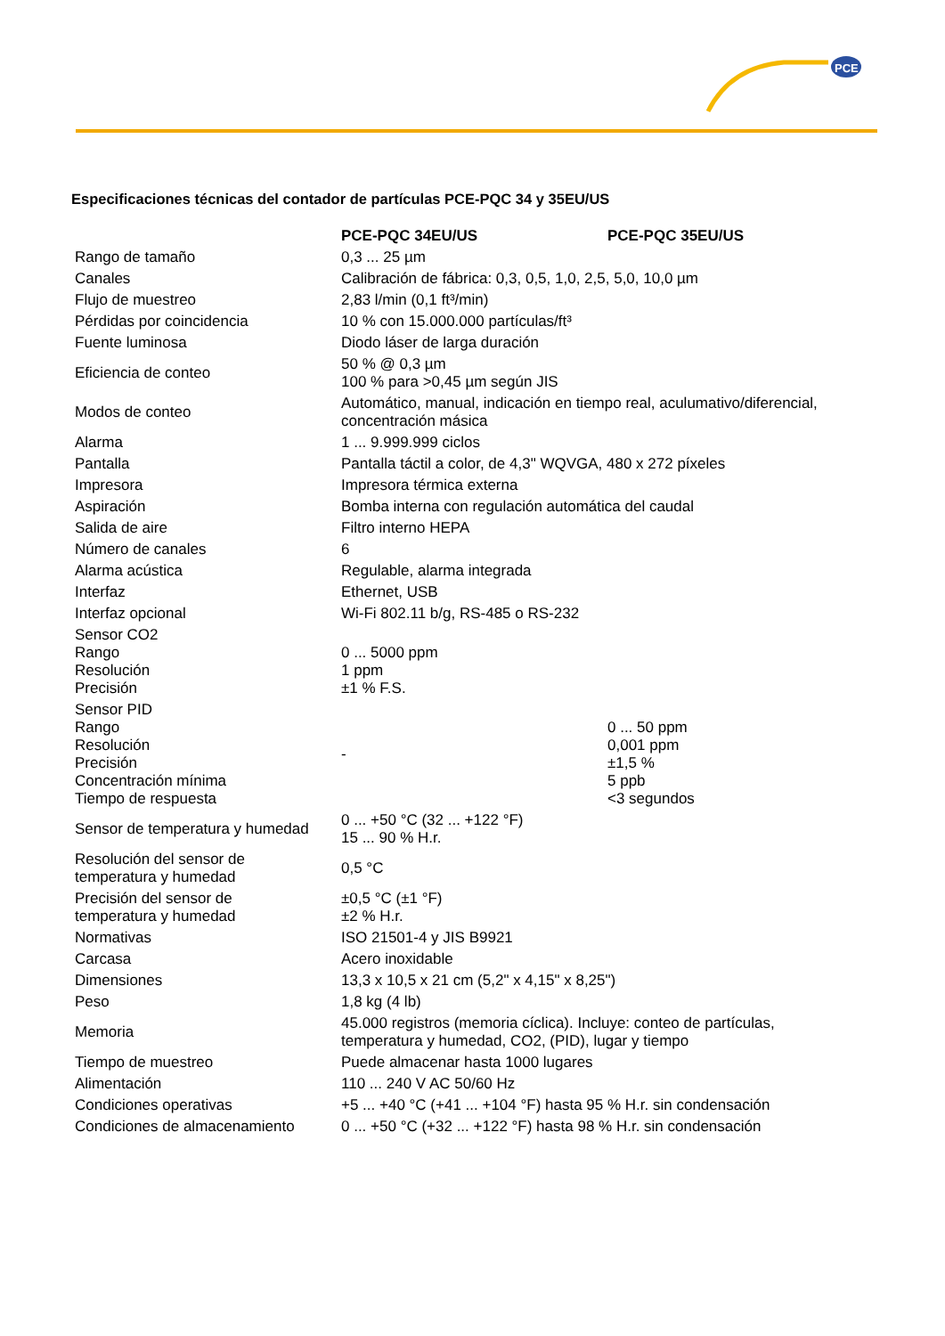PCE
Especificaciones técnicas del contador de partículas PCE-PQC 34 y 35EU/US
| | PCE-PQC 34EU/US | PCE-PQC 35EU/US |
| --- | --- | --- |
| Rango de tamaño | 0,3 ... 25 µm | |
| Canales | Calibración de fábrica: 0,3, 0,5, 1,0, 2,5, 5,0, 10,0 µm | |
| Flujo de muestreo | 2,83 l/min (0,1 ft³/min) | |
| Pérdidas por coincidencia | 10 % con 15.000.000 partículas/ft³ | |
| Fuente luminosa | Diodo láser de larga duración | |
| Eficiencia de conteo | 50 % @ 0,3 µm 100 % para >0,45 µm según JIS | |
| Modos de conteo | Automático, manual, indicación en tiempo real, aculumativo/diferencial, concentración másica | |
| Alarma | 1 ... 9.999.999 ciclos | |
| Pantalla | Pantalla táctil a color, de 4,3" WQVGA, 480 x 272 píxeles | |
| Impresora | Impresora térmica externa | |
| Aspiración | Bomba interna con regulación automática del caudal | |
| Salida de aire | Filtro interno HEPA | |
| Número de canales | 6 | |
| Alarma acústica | Regulable, alarma integrada | |
| Interfaz | Ethernet, USB | |
| Interfaz opcional | Wi-Fi 802.11 b/g, RS-485 o RS-232 | |
| Sensor CO2 Rango Resolución Precisión | 0 ... 5000 ppm 1 ppm ±1 % F.S. | |
| Sensor PID Rango Resolución Precisión Concentración mínima Tiempo de respuesta | - | 0 ... 50 ppm 0,001 ppm ±1,5 % 5 ppb <3 segundos |
| Sensor de temperatura y humedad | 0 ... +50 °C (32 ... +122 °F) 15 ... 90 % H.r. | |
| Resolución del sensor de temperatura y humedad | 0,5 °C | |
| Precisión del sensor de temperatura y humedad | ±0,5 °C (±1 °F) ±2 % H.r. | |
| Normativas | ISO 21501-4 y JIS B9921 | |
| Carcasa | Acero inoxidable | |
| Dimensiones | 13,3 x 10,5 x 21 cm (5,2" x 4,15" x 8,25") | |
| Peso | 1,8 kg (4 lb) | |
| Memoria | 45.000 registros (memoria cíclica). Incluye: conteo de partículas, temperatura y humedad, CO2, (PID), lugar y tiempo | |
| Tiempo de muestreo | Puede almacenar hasta 1000 lugares | |
| Alimentación | 110 ... 240 V AC 50/60 Hz | |
| Condiciones operativas | +5 ... +40 °C (+41 ... +104 °F) hasta 95 % H.r. sin condensación | |
| Condiciones de almacenamiento | 0 ... +50 °C (+32 ... +122 °F) hasta 98 % H.r. sin condensación | |